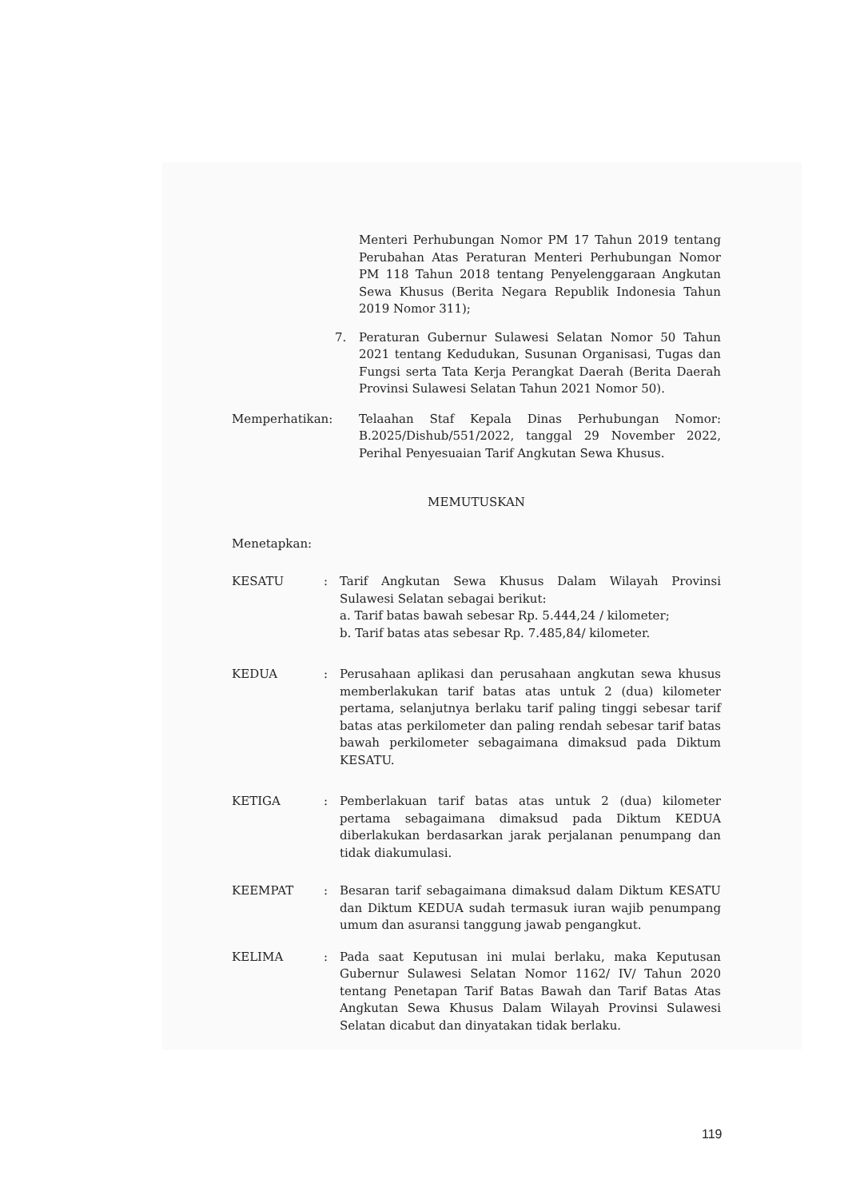Menteri Perhubungan Nomor PM 17 Tahun 2019 tentang Perubahan Atas Peraturan Menteri Perhubungan Nomor PM 118 Tahun 2018 tentang Penyelenggaraan Angkutan Sewa Khusus (Berita Negara Republik Indonesia Tahun 2019 Nomor 311);
7. Peraturan Gubernur Sulawesi Selatan Nomor 50 Tahun 2021 tentang Kedudukan, Susunan Organisasi, Tugas dan Fungsi serta Tata Kerja Perangkat Daerah (Berita Daerah Provinsi Sulawesi Selatan Tahun 2021 Nomor 50).
Memperhatikan: Telaahan Staf Kepala Dinas Perhubungan Nomor: B.2025/Dishub/551/2022, tanggal 29 November 2022, Perihal Penyesuaian Tarif Angkutan Sewa Khusus.
MEMUTUSKAN
Menetapkan:
KESATU: Tarif Angkutan Sewa Khusus Dalam Wilayah Provinsi Sulawesi Selatan sebagai berikut:
a. Tarif batas bawah sebesar Rp. 5.444,24 / kilometer;
b. Tarif batas atas sebesar Rp. 7.485,84/ kilometer.
KEDUA: Perusahaan aplikasi dan perusahaan angkutan sewa khusus memberlakukan tarif batas atas untuk 2 (dua) kilometer pertama, selanjutnya berlaku tarif paling tinggi sebesar tarif batas atas perkilometer dan paling rendah sebesar tarif batas bawah perkilometer sebagaimana dimaksud pada Diktum KESATU.
KETIGA: Pemberlakuan tarif batas atas untuk 2 (dua) kilometer pertama sebagaimana dimaksud pada Diktum KEDUA diberlakukan berdasarkan jarak perjalanan penumpang dan tidak diakumulasi.
KEEMPAT: Besaran tarif sebagaimana dimaksud dalam Diktum KESATU dan Diktum KEDUA sudah termasuk iuran wajib penumpang umum dan asuransi tanggung jawab pengangkut.
KELIMA: Pada saat Keputusan ini mulai berlaku, maka Keputusan Gubernur Sulawesi Selatan Nomor 1162/ IV/ Tahun 2020 tentang Penetapan Tarif Batas Bawah dan Tarif Batas Atas Angkutan Sewa Khusus Dalam Wilayah Provinsi Sulawesi Selatan dicabut dan dinyatakan tidak berlaku.
119